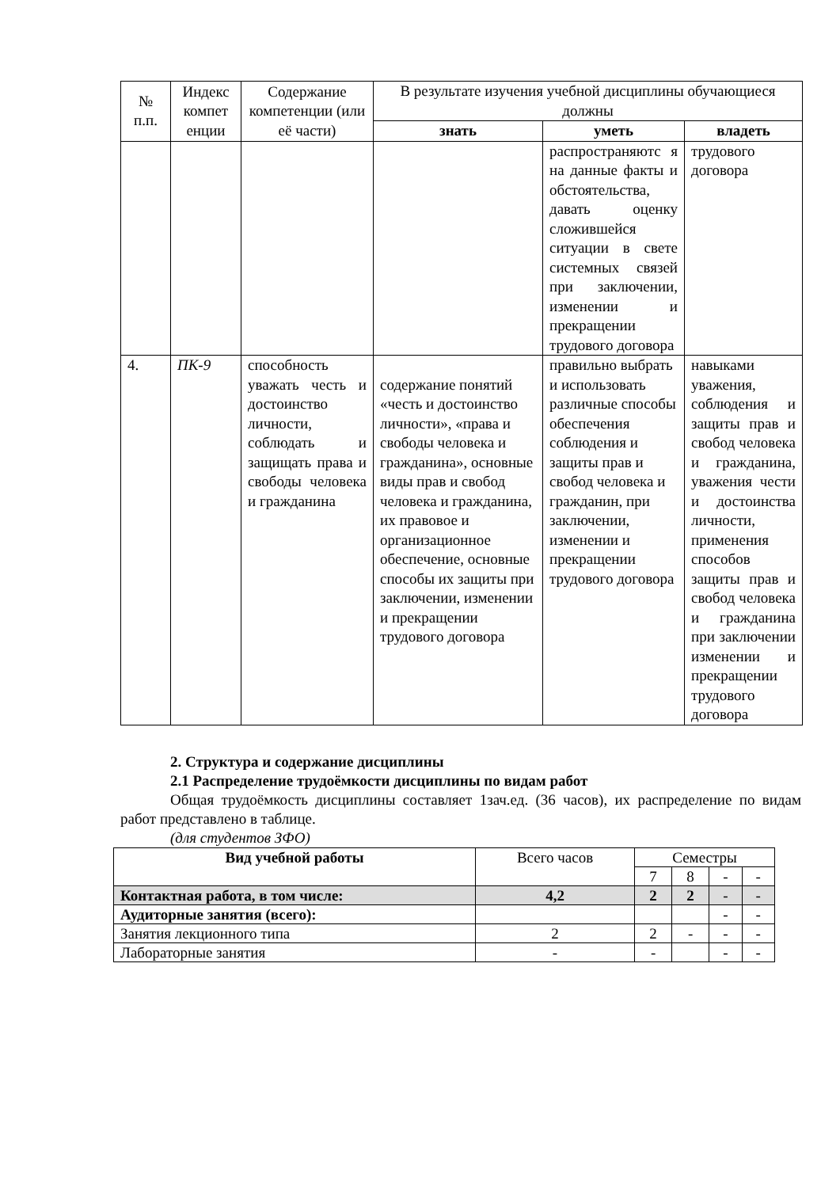| № п.п. | Индекс компет енции | Содержание компетенции (или её части) | В результате изучения учебной дисциплины обучающиеся должны | | |
| --- | --- | --- | --- | --- | --- |
| | | | знать | уметь | владеть |
| | | | | распространяютс я на данные факты и обстоятельства, давать оценку сложившейся ситуации в свете системных связей при заключении, изменении и прекращении трудового договора | трудового договора |
| 4. | ПК-9 | способность уважать честь и достоинство личности, соблюдать и защищать права и свободы человека и гражданина | содержание понятий «честь и достоинство личности», «права и свободы человека и гражданина», основные виды прав и свобод человека и гражданина, их правовое и организационное обеспечение, основные способы их защиты при заключении, изменении и прекращении трудового договора | правильно выбрать и использовать различные способы обеспечения соблюдения и защиты прав и свобод человека и гражданин, при заключении, изменении и прекращении трудового договора | навыками уважения, соблюдения и защиты прав и свобод человека и гражданина, уважения чести и достоинства личности, применения способов защиты прав и свобод человека и гражданина при заключении изменении и прекращении трудового договора |
2. Структура и содержание дисциплины
2.1 Распределение трудоёмкости дисциплины по видам работ
Общая трудоёмкость дисциплины составляет 1зач.ед. (36 часов), их распределение по видам работ представлено в таблице.
(для студентов ЗФО)
| Вид учебной работы | Всего часов | Семестры | | | |
| --- | --- | --- | --- | --- | --- |
| | | 7 | 8 | - | - |
| Контактная работа, в том числе: | 4,2 | 2 | 2 | - | - |
| Аудиторные занятия (всего): | | | | - | - |
| Занятия лекционного типа | 2 | 2 | - | - | - |
| Лабораторные занятия | - | - | | - | - |